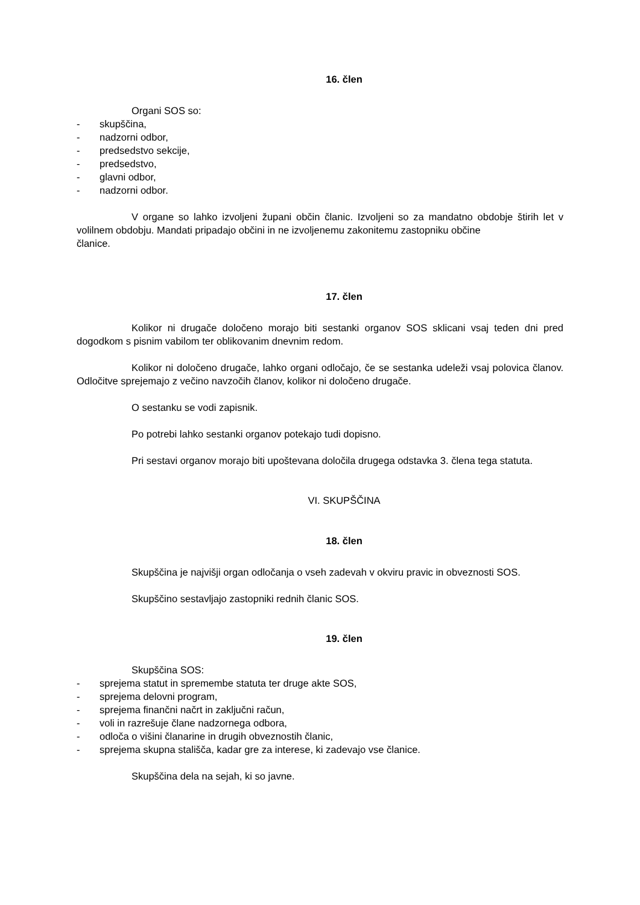16. člen
Organi SOS so:
- skupščina,
- nadzorni odbor,
- predsedstvo sekcije,
- predsedstvo,
- glavni odbor,
- nadzorni odbor.
V organe so lahko izvoljeni župani občin članic. Izvoljeni so za mandatno obdobje štirih let v volilnem obdobju. Mandati pripadajo občini in ne izvoljenemu zakonitemu zastopniku občine
članice.
17. člen
Kolikor ni drugače določeno morajo biti sestanki organov SOS sklicani vsaj teden dni pred dogodkom s pisnim vabilom ter oblikovanim dnevnim redom.
Kolikor ni določeno drugače, lahko organi odločajo, če se sestanka udeleži vsaj polovica članov. Odločitve sprejemajo z večino navzočih članov, kolikor ni določeno drugače.
O sestanku se vodi zapisnik.
Po potrebi lahko sestanki organov potekajo tudi dopisno.
Pri sestavi organov morajo biti upoštevana določila drugega odstavka 3. člena tega statuta.
VI. SKUPŠČINA
18. člen
Skupščina je najvišji organ odločanja o vseh zadevah v okviru pravic in obveznosti SOS.
Skupščino sestavljajo zastopniki rednih članic SOS.
19. člen
Skupščina SOS:
- sprejema statut in spremembe statuta ter druge akte SOS,
- sprejema delovni program,
- sprejema finančni načrt in zaključni račun,
- voli in razrešuje člane nadzornega odbora,
- odloča o višini članarine in drugih obveznostih članic,
- sprejema skupna stališča, kadar gre za interese, ki zadevajo vse članice.
Skupščina dela na sejah, ki so javne.